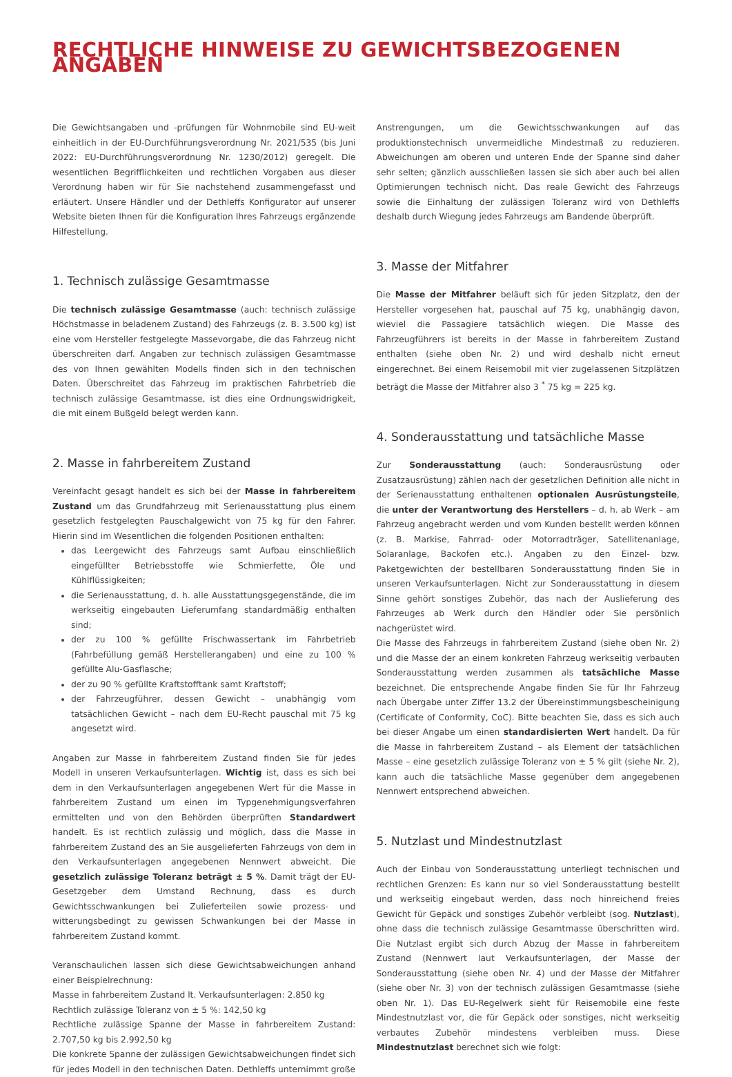RECHTLICHE HINWEISE ZU GEWICHTSBEZOGENEN ANGABEN
Die Gewichtsangaben und -prüfungen für Wohnmobile sind EU-weit einheitlich in der EU-Durchführungsverordnung Nr. 2021/535 (bis Juni 2022: EU-Durchführungsverordnung Nr. 1230/2012) geregelt. Die wesentlichen Begrifflichkeiten und rechtlichen Vorgaben aus dieser Verordnung haben wir für Sie nachstehend zusammengefasst und erläutert. Unsere Händler und der Dethleffs Konfigurator auf unserer Website bieten Ihnen für die Konfiguration Ihres Fahrzeugs ergänzende Hilfestellung.
1. Technisch zulässige Gesamtmasse
Die technisch zulässige Gesamtmasse (auch: technisch zulässige Höchstmasse in beladenem Zustand) des Fahrzeugs (z. B. 3.500 kg) ist eine vom Hersteller festgelegte Massevorgabe, die das Fahrzeug nicht überschreiten darf. Angaben zur technisch zulässigen Gesamtmasse des von Ihnen gewählten Modells finden sich in den technischen Daten. Überschreitet das Fahrzeug im praktischen Fahrbetrieb die technisch zulässige Gesamtmasse, ist dies eine Ordnungswidrigkeit, die mit einem Bußgeld belegt werden kann.
2. Masse in fahrbereitem Zustand
Vereinfacht gesagt handelt es sich bei der Masse in fahrbereitem Zustand um das Grundfahrzeug mit Serienausstattung plus einem gesetzlich festgelegten Pauschalgewicht von 75 kg für den Fahrer. Hierin sind im Wesentlichen die folgenden Positionen enthalten:
das Leergewicht des Fahrzeugs samt Aufbau einschließlich eingefüllter Betriebsstoffe wie Schmierfette, Öle und Kühlflüssigkeiten;
die Serienausstattung, d. h. alle Ausstattungsgegenstände, die im werkseitig eingebauten Lieferumfang standardmäßig enthalten sind;
der zu 100 % gefüllte Frischwassertank im Fahrbetrieb (Fahrbefüllung gemäß Herstellerangaben) und eine zu 100 % gefüllte Alu-Gasflasche;
der zu 90 % gefüllte Kraftstofftank samt Kraftstoff;
der Fahrzeugführer, dessen Gewicht – unabhängig vom tatsächlichen Gewicht – nach dem EU-Recht pauschal mit 75 kg angesetzt wird.
Angaben zur Masse in fahrbereitem Zustand finden Sie für jedes Modell in unseren Verkaufsunterlagen. Wichtig ist, dass es sich bei dem in den Verkaufsunterlagen angegebenen Wert für die Masse in fahrbereitem Zustand um einen im Typgenehmigungsverfahren ermittelten und von den Behörden überprüften Standardwert handelt. Es ist rechtlich zulässig und möglich, dass die Masse in fahrbereitem Zustand des an Sie ausgelieferten Fahrzeugs von dem in den Verkaufsunterlagen angegebenen Nennwert abweicht. Die gesetzlich zulässige Toleranz beträgt ± 5 %. Damit trägt der EU-Gesetzgeber dem Umstand Rechnung, dass es durch Gewichtsschwankungen bei Zulieferteilen sowie prozess- und witterungsbedingt zu gewissen Schwankungen bei der Masse in fahrbereitem Zustand kommt.
Veranschaulichen lassen sich diese Gewichtsabweichungen anhand einer Beispielrechnung:
Masse in fahrbereitem Zustand lt. Verkaufsunterlagen: 2.850 kg
Rechtlich zulässige Toleranz von ± 5 %: 142,50 kg
Rechtliche zulässige Spanne der Masse in fahrbereitem Zustand: 2.707,50 kg bis 2.992,50 kg
Die konkrete Spanne der zulässigen Gewichtsabweichungen findet sich für jedes Modell in den technischen Daten. Dethleffs unternimmt große
Anstrengungen, um die Gewichtsschwankungen auf das produktionstechnisch unvermeidliche Mindestmaß zu reduzieren. Abweichungen am oberen und unteren Ende der Spanne sind daher sehr selten; gänzlich ausschließen lassen sie sich aber auch bei allen Optimierungen technisch nicht. Das reale Gewicht des Fahrzeugs sowie die Einhaltung der zulässigen Toleranz wird von Dethleffs deshalb durch Wiegung jedes Fahrzeugs am Bandende überprüft.
3. Masse der Mitfahrer
Die Masse der Mitfahrer beläuft sich für jeden Sitzplatz, den der Hersteller vorgesehen hat, pauschal auf 75 kg, unabhängig davon, wieviel die Passagiere tatsächlich wiegen. Die Masse des Fahrzeugführers ist bereits in der Masse in fahrbereitem Zustand enthalten (siehe oben Nr. 2) und wird deshalb nicht erneut eingerechnet. Bei einem Reisemobil mit vier zugelassenen Sitzplätzen beträgt die Masse der Mitfahrer also 3 <sup>*</sup> 75 kg = 225 kg.
4. Sonderausstattung und tatsächliche Masse
Zur Sonderausstattung (auch: Sonderausrüstung oder Zusatzausrüstung) zählen nach der gesetzlichen Definition alle nicht in der Serienausstattung enthaltenen optionalen Ausrüstungsteile, die unter der Verantwortung des Herstellers – d. h. ab Werk – am Fahrzeug angebracht werden und vom Kunden bestellt werden können (z. B. Markise, Fahrrad- oder Motorradträger, Satellitenanlage, Solaranlage, Backofen etc.). Angaben zu den Einzel- bzw. Paketgewichten der bestellbaren Sonderausstattung finden Sie in unseren Verkaufsunterlagen. Nicht zur Sonderausstattung in diesem Sinne gehört sonstiges Zubehör, das nach der Auslieferung des Fahrzeuges ab Werk durch den Händler oder Sie persönlich nachgerüstet wird.
Die Masse des Fahrzeugs in fahrbereitem Zustand (siehe oben Nr. 2) und die Masse der an einem konkreten Fahrzeug werkseitig verbauten Sonderausstattung werden zusammen als tatsächliche Masse bezeichnet. Die entsprechende Angabe finden Sie für Ihr Fahrzeug nach Übergabe unter Ziffer 13.2 der Übereinstimmungsbescheinigung (Certificate of Conformity, CoC). Bitte beachten Sie, dass es sich auch bei dieser Angabe um einen standardisierten Wert handelt. Da für die Masse in fahrbereitem Zustand – als Element der tatsächlichen Masse – eine gesetzlich zulässige Toleranz von ± 5 % gilt (siehe Nr. 2), kann auch die tatsächliche Masse gegenüber dem angegebenen Nennwert entsprechend abweichen.
5. Nutzlast und Mindestnutzlast
Auch der Einbau von Sonderausstattung unterliegt technischen und rechtlichen Grenzen: Es kann nur so viel Sonderausstattung bestellt und werkseitig eingebaut werden, dass noch hinreichend freies Gewicht für Gepäck und sonstiges Zubehör verbleibt (sog. Nutzlast), ohne dass die technisch zulässige Gesamtmasse überschritten wird. Die Nutzlast ergibt sich durch Abzug der Masse in fahrbereitem Zustand (Nennwert laut Verkaufsunterlagen, der Masse der Sonderausstattung (siehe oben Nr. 4) und der Masse der Mitfahrer (siehe ober Nr. 3) von der technisch zulässigen Gesamtmasse (siehe oben Nr. 1). Das EU-Regelwerk sieht für Reisemobile eine feste Mindestnutzlast vor, die für Gepäck oder sonstiges, nicht werkseitig verbautes Zubehör mindestens verbleiben muss. Diese Mindestnutzlast berechnet sich wie folgt: